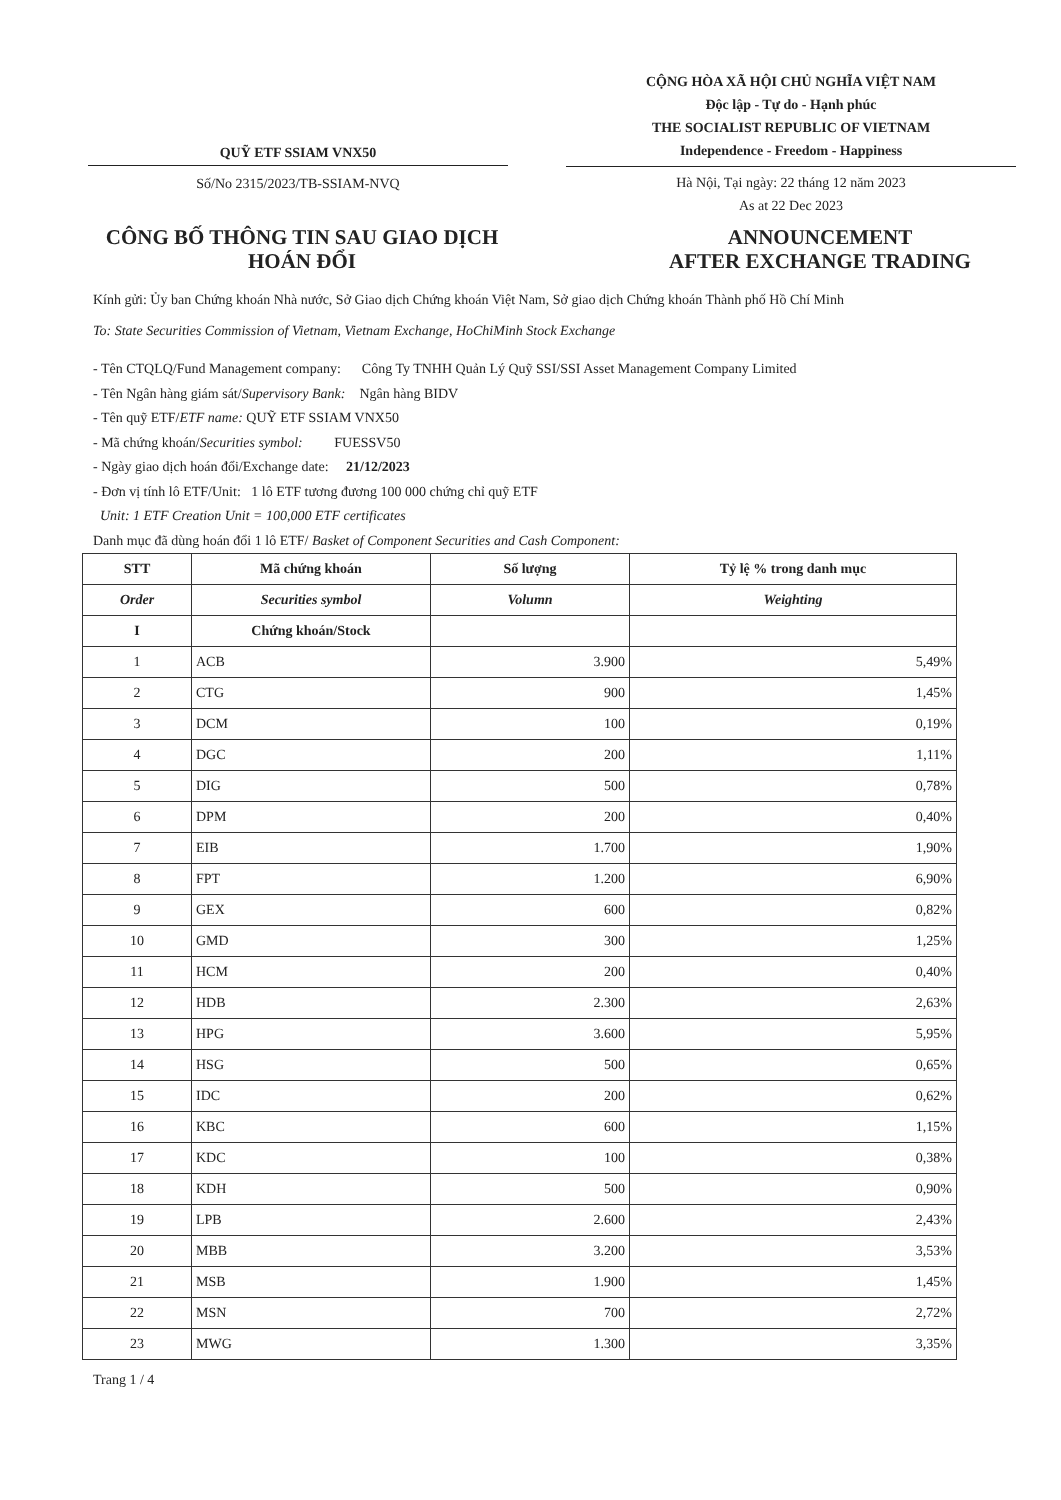QUỸ ETF SSIAM VNX50
Số/No 2315/2023/TB-SSIAM-NVQ
CỘNG HÒA XÃ HỘI CHỦ NGHĨA VIỆT NAM
Độc lập - Tự do - Hạnh phúc
THE SOCIALIST REPUBLIC OF VIETNAM
Independence - Freedom - Happiness
Hà Nội, Tại ngày: 22 tháng 12 năm 2023
As at 22 Dec 2023
CÔNG BỐ THÔNG TIN SAU GIAO DỊCH
HOÁN ĐỔI
ANNOUNCEMENT
AFTER EXCHANGE TRADING
Kính gửi: Ủy ban Chứng khoán Nhà nước, Sở Giao dịch Chứng khoán Việt Nam, Sở giao dịch Chứng khoán Thành phố Hồ Chí Minh
To: State Securities Commission of Vietnam, Vietnam Exchange, HoChiMinh Stock Exchange
- Tên CTQLQ/Fund Management company: Công Ty TNHH Quản Lý Quỹ SSI/SSI Asset Management Company Limited
- Tên Ngân hàng giám sát/Supervisory Bank: Ngân hàng BIDV
- Tên quỹ ETF/ETF name: QUỸ ETF SSIAM VNX50
- Mã chứng khoán/Securities symbol: FUESSV50
- Ngày giao dịch hoán đổi/Exchange date: 21/12/2023
- Đơn vị tính lô ETF/Unit: 1 lô ETF tương đương 100 000 chứng chỉ quỹ ETF
Unit: 1 ETF Creation Unit = 100,000 ETF certificates
Danh mục đã dùng hoán đổi 1 lô ETF/ Basket of Component Securities and Cash Component:
| STT | Mã chứng khoán | Số lượng | Tỷ lệ % trong danh mục |
| --- | --- | --- | --- |
| Order | Securities symbol | Volumn | Weighting |
| I | Chứng khoán/Stock | | |
| 1 | ACB | 3.900 | 5,49% |
| 2 | CTG | 900 | 1,45% |
| 3 | DCM | 100 | 0,19% |
| 4 | DGC | 200 | 1,11% |
| 5 | DIG | 500 | 0,78% |
| 6 | DPM | 200 | 0,40% |
| 7 | EIB | 1.700 | 1,90% |
| 8 | FPT | 1.200 | 6,90% |
| 9 | GEX | 600 | 0,82% |
| 10 | GMD | 300 | 1,25% |
| 11 | HCM | 200 | 0,40% |
| 12 | HDB | 2.300 | 2,63% |
| 13 | HPG | 3.600 | 5,95% |
| 14 | HSG | 500 | 0,65% |
| 15 | IDC | 200 | 0,62% |
| 16 | KBC | 600 | 1,15% |
| 17 | KDC | 100 | 0,38% |
| 18 | KDH | 500 | 0,90% |
| 19 | LPB | 2.600 | 2,43% |
| 20 | MBB | 3.200 | 3,53% |
| 21 | MSB | 1.900 | 1,45% |
| 22 | MSN | 700 | 2,72% |
| 23 | MWG | 1.300 | 3,35% |
Trang 1 / 4